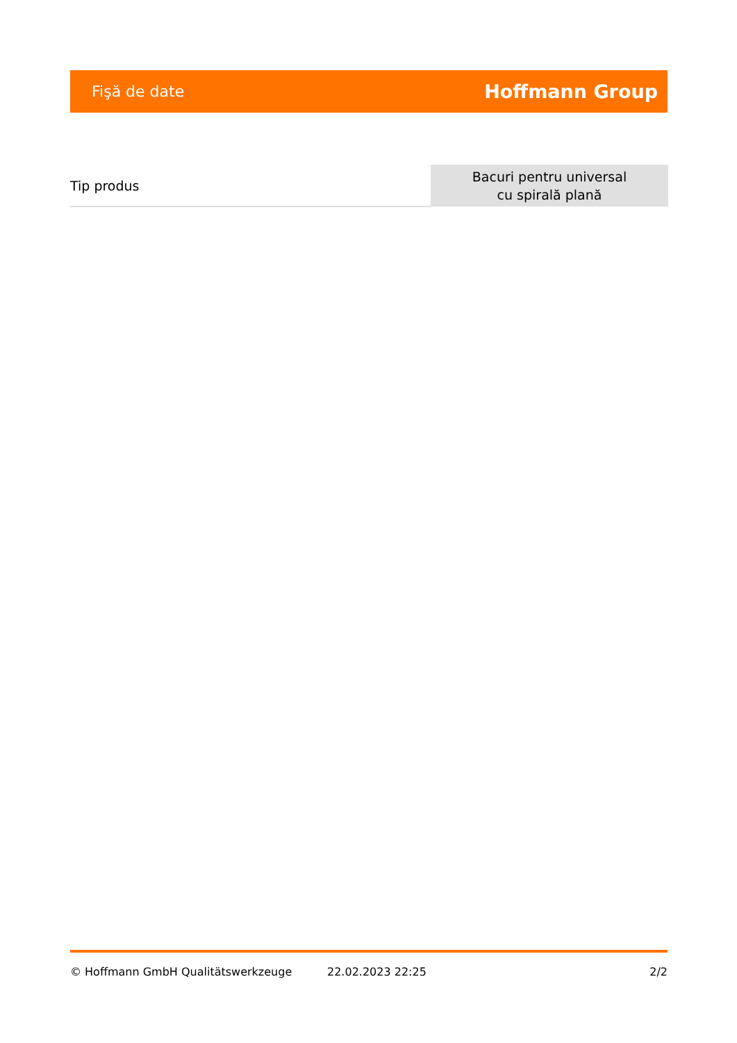Fişă de date Hoffmann Group
| Tip produs | Bacuri pentru universal cu spirală plană |
© Hoffmann GmbH Qualitätswerkzeuge 22.02.2023 22:25 2/2